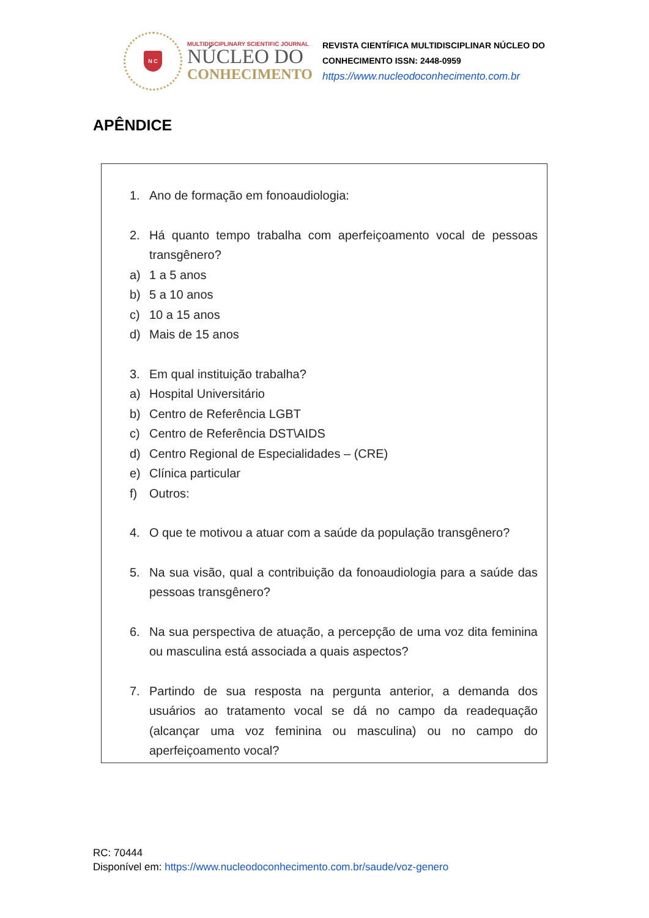N C
MULTIDISCIPLINARY SCIENTIFIC JOURNAL
NÚCLEO DO
CONHECIMENTO
REVISTA CIENTÍFICA MULTIDISCIPLINAR NÚCLEO DO
CONHECIMENTO ISSN: 2448-0959
https://www.nucleodoconhecimento.com.br
APÊNDICE
1. Ano de formação em fonoaudiologia:
2. Há quanto tempo trabalha com aperfeiçoamento vocal de pessoas transgênero?
a) 1 a 5 anos
b) 5 a 10 anos
c) 10 a 15 anos
d) Mais de 15 anos
3. Em qual instituição trabalha?
a) Hospital Universitário
b) Centro de Referência LGBT
c) Centro de Referência DST\AIDS
d) Centro Regional de Especialidades – (CRE)
e) Clínica particular
f) Outros:
4. O que te motivou a atuar com a saúde da população transgênero?
5. Na sua visão, qual a contribuição da fonoaudiologia para a saúde das pessoas transgênero?
6. Na sua perspectiva de atuação, a percepção de uma voz dita feminina ou masculina está associada a quais aspectos?
7. Partindo de sua resposta na pergunta anterior, a demanda dos usuários ao tratamento vocal se dá no campo da readequação (alcançar uma voz feminina ou masculina) ou no campo do aperfeiçoamento vocal?
RC: 70444
Disponível em: https://www.nucleodoconhecimento.com.br/saude/voz-genero